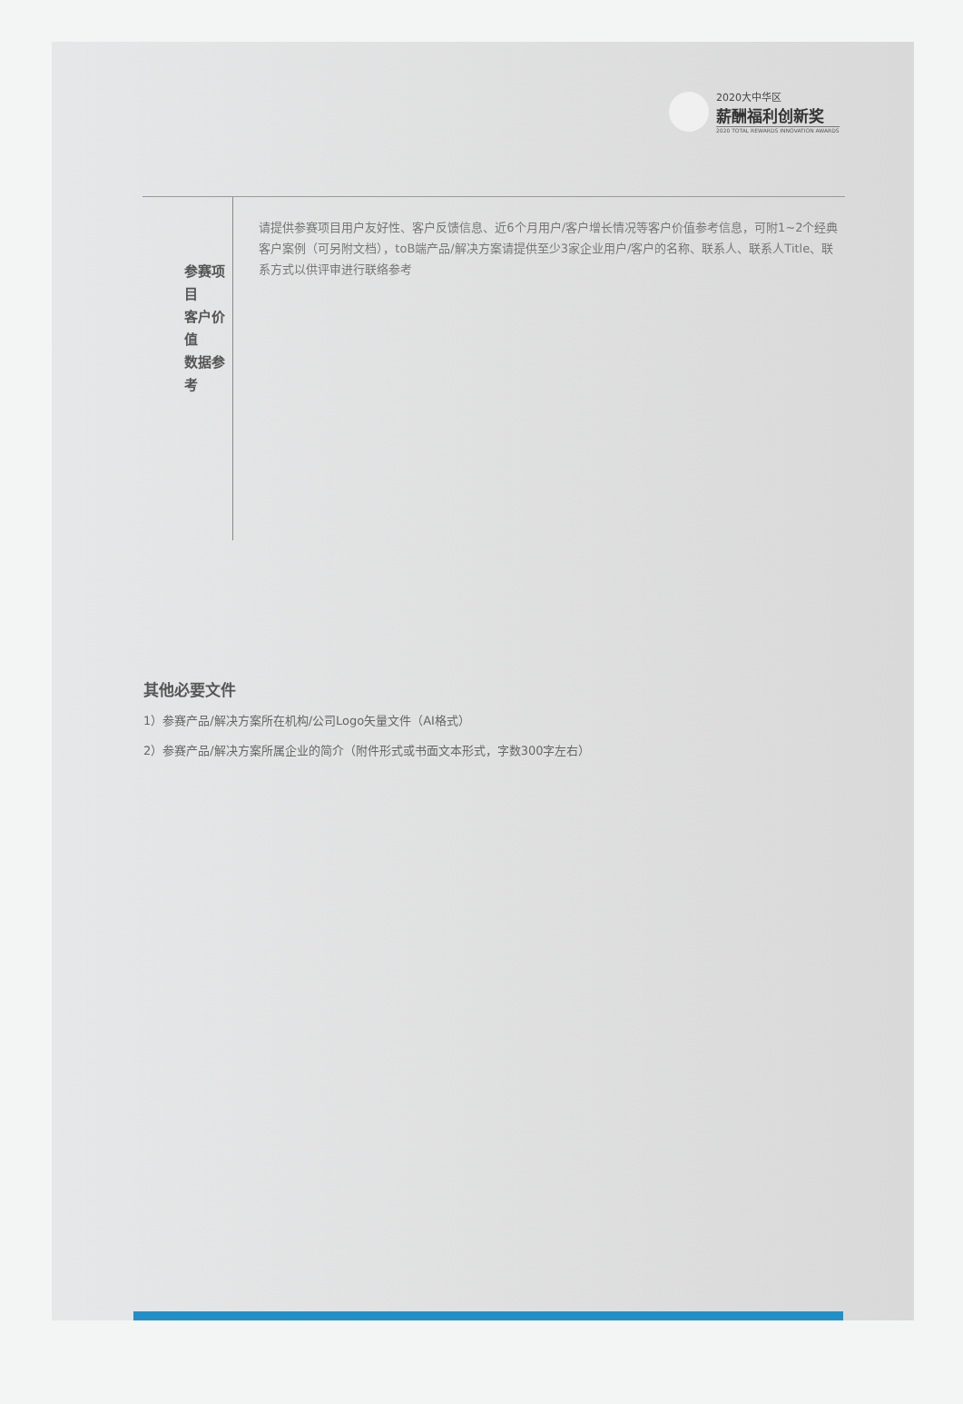2020大中华区
薪酬福利创新奖
2020 TOTAL REWARDS INNOVATION AWARDS
参赛项目
客户价值
数据参考
请提供参赛项目用户友好性、客户反馈信息、近6个月用户/客户增长情况等客户价值参考信息，可附1~2个经典客户案例（可另附文档），toB端产品/解决方案请提供至少3家企业用户/客户的名称、联系人、联系人Title、联系方式以供评审进行联络参考
其他必要文件
1）参赛产品/解决方案所在机构/公司Logo矢量文件（AI格式）
2）参赛产品/解决方案所属企业的简介（附件形式或书面文本形式，字数300字左右）